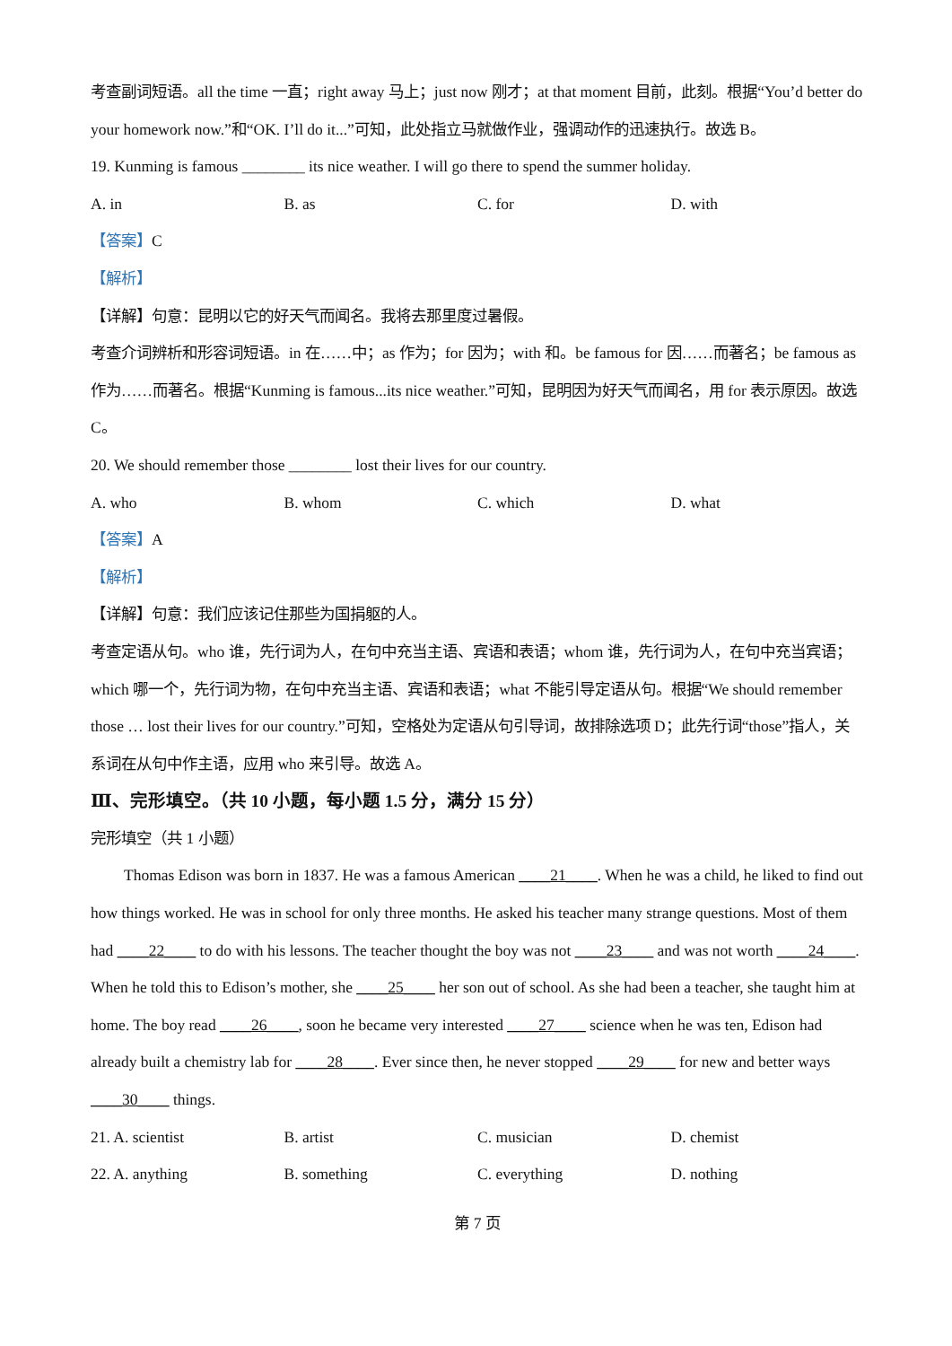考查副词短语。all the time 一直；right away 马上；just now 刚才；at that moment 目前，此刻。根据“You’d better do your homework now.”和“OK. I’ll do it...”可知，此处指立马就做作业，强调动作的迅速执行。故选 B。
19. Kunming is famous ________ its nice weather. I will go there to spend the summer holiday.
A. in B. as C. for D. with
【答案】C
【解析】
【详解】句意：昆明以它的好天气而闻名。我将去那里度过暑假。
考查介词辨析和形容词短语。in 在……中；as 作为；for 因为；with 和。be famous for 因……而著名；be famous as 作为……而著名。根据“Kunming is famous...its nice weather.”可知，昆明因为好天气而闻名，用 for 表示原因。故选 C。
20. We should remember those ________ lost their lives for our country.
A. who B. whom C. which D. what
【答案】A
【解析】
【详解】句意：我们应该记住那些为国捐躯的人。
考查定语从句。who 谁，先行词为人，在句中充当主语、宾语和表语；whom 谁，先行词为人，在句中充当宾语；which 哪一个，先行词为物，在句中充当主语、宾语和表语；what 不能引导定语从句。根据“We should remember those … lost their lives for our country.”可知，空格处为定语从句引导词，故排除选项 D；此先行词“those”指人，关系词在从句中作主语，应用 who 来引导。故选 A。
Ⅲ、完形填空。（共 10 小题，每小题 1.5 分，满分 15 分）
完形填空（共 1 小题）
Thomas Edison was born in 1837. He was a famous American ____21____. When he was a child, he liked to find out how things worked. He was in school for only three months. He asked his teacher many strange questions. Most of them had ____22____ to do with his lessons. The teacher thought the boy was not ____23____ and was not worth ____24____. When he told this to Edison’s mother, she ____25____ her son out of school. As she had been a teacher, she taught him at home. The boy read ____26____, soon he became very interested ____27____ science when he was ten, Edison had already built a chemistry lab for ____28____. Ever since then, he never stopped ____29____ for new and better ways ____30____ things.
21. A. scientist B. artist C. musician D. chemist
22. A. anything B. something C. everything D. nothing
第 7 页